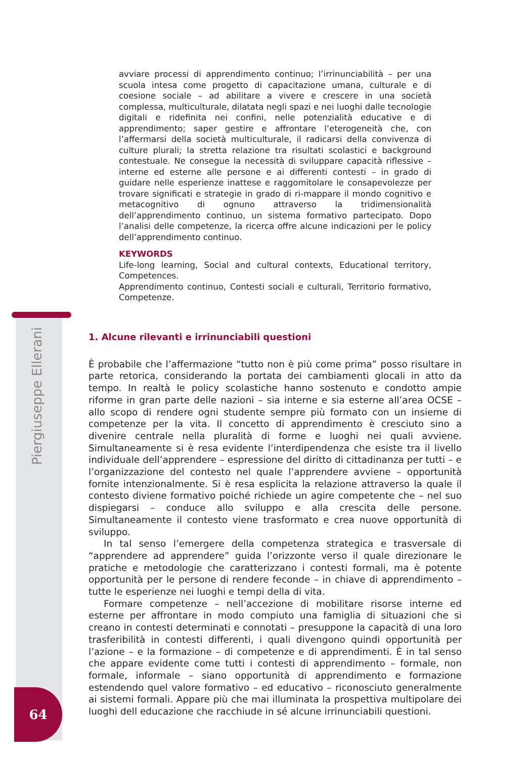avviare processi di apprendimento continuo; l’irrinunciabilità – per una scuola intesa come progetto di capacitazione umana, culturale e di coesione sociale – ad abilitare a vivere e crescere in una società complessa, multiculturale, dilatata negli spazi e nei luoghi dalle tecnologie digitali e ridefinita nei confini, nelle potenzialità educative e di apprendimento; saper gestire e affrontare l’eterogeneità che, con l’affermarsi della società multiculturale, il radicarsi della convivenza di culture plurali; la stretta relazione tra risultati scolastici e background contestuale. Ne consegue la necessità di sviluppare capacità riflessive – interne ed esterne alle persone e ai differenti contesti – in grado di guidare nelle esperienze inattese e raggomitolare le consapevolezze per trovare significati e strategie in grado di ri-mappare il mondo cognitivo e metacognitivo di ognuno attraverso la tridimensionalità dell’apprendimento continuo, un sistema formativo partecipato. Dopo l’analisi delle competenze, la ricerca offre alcune indicazioni per le policy dell’apprendimento continuo.
KEYWORDS
Life-long learning, Social and cultural contexts, Educational territory, Competences.
Apprendimento continuo, Contesti sociali e culturali, Territorio formativo, Competenze.
Piergiuseppe Ellerani
1. Alcune rilevanti e irrinunciabili questioni
È probabile che l’affermazione “tutto non è più come prima” posso risultare in parte retorica, considerando la portata dei cambiamenti glocali in atto da tempo. In realtà le policy scolastiche hanno sostenuto e condotto ampie riforme in gran parte delle nazioni – sia interne e sia esterne all’area OCSE – allo scopo di rendere ogni studente sempre più formato con un insieme di competenze per la vita. Il concetto di apprendimento è cresciuto sino a divenire centrale nella pluralità di forme e luoghi nei quali avviene. Simultaneamente si è resa evidente l’interdipendenza che esiste tra il livello individuale dell’apprendere – espressione del diritto di cittadinanza per tutti – e l’organizzazione del contesto nel quale l’apprendere avviene – opportunità fornite intenzionalmente. Si è resa esplicita la relazione attraverso la quale il contesto diviene formativo poiché richiede un agire competente che – nel suo dispiegarsi – conduce allo sviluppo e alla crescita delle persone. Simultaneamente il contesto viene trasformato e crea nuove opportunità di sviluppo.
In tal senso l’emergere della competenza strategica e trasversale di “apprendere ad apprendere” guida l’orizzonte verso il quale direzionare le pratiche e metodologie che caratterizzano i contesti formali, ma è potente opportunità per le persone di rendere feconde – in chiave di apprendimento – tutte le esperienze nei luoghi e tempi della di vita.
Formare competenze – nell’accezione di mobilitare risorse interne ed esterne per affrontare in modo compiuto una famiglia di situazioni che si creano in contesti determinati e connotati – presuppone la capacità di una loro trasferibilità in contesti differenti, i quali divengono quindi opportunità per l’azione – e la formazione – di competenze e di apprendimenti. È in tal senso che appare evidente come tutti i contesti di apprendimento – formale, non formale, informale – siano opportunità di apprendimento e formazione estendendo quel valore formativo – ed educativo – riconosciuto generalmente ai sistemi formali. Appare più che mai illuminata la prospettiva multipolare dei luoghi dell educazione che racchiude in sé alcune irrinunciabili questioni.
64